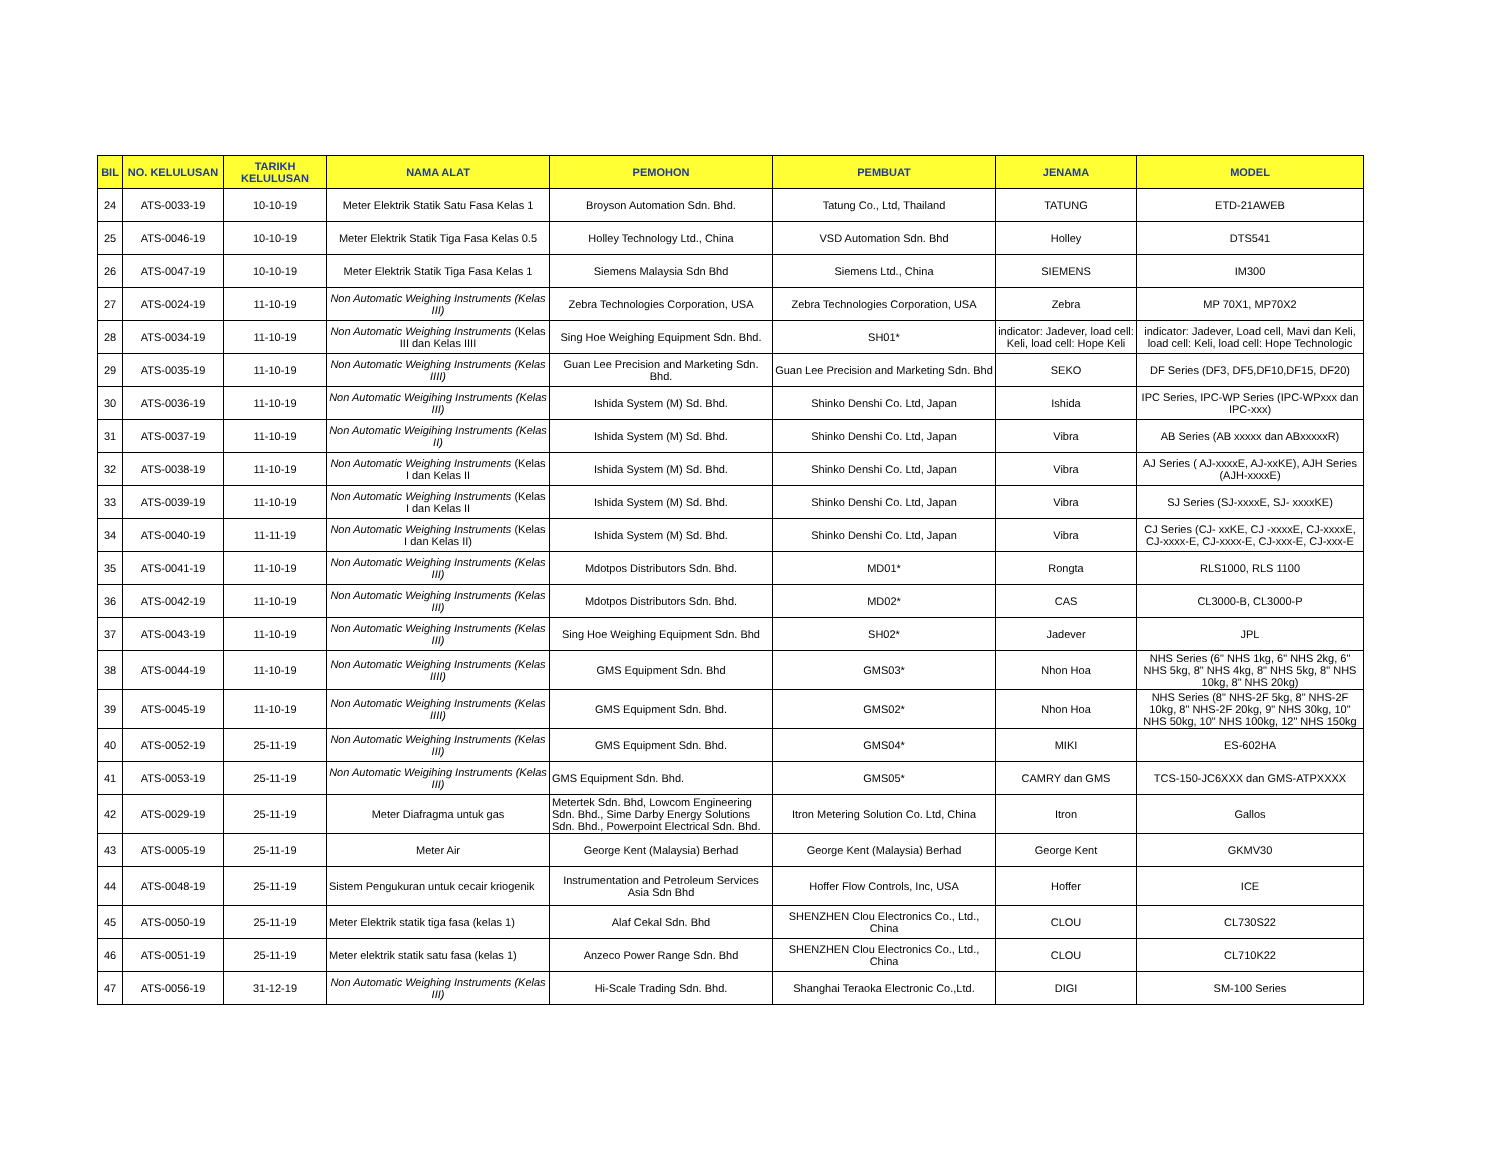| BIL | NO. KELULUSAN | TARIKH KELULUSAN | NAMA ALAT | PEMOHON | PEMBUAT | JENAMA | MODEL |
| --- | --- | --- | --- | --- | --- | --- | --- |
| 24 | ATS-0033-19 | 10-10-19 | Meter Elektrik Statik Satu Fasa Kelas 1 | Broyson Automation Sdn. Bhd. | Tatung Co., Ltd, Thailand | TATUNG | ETD-21AWEB |
| 25 | ATS-0046-19 | 10-10-19 | Meter Elektrik Statik Tiga Fasa Kelas 0.5 | Holley Technology Ltd., China | VSD Automation Sdn. Bhd | Holley | DTS541 |
| 26 | ATS-0047-19 | 10-10-19 | Meter Elektrik Statik Tiga Fasa Kelas 1 | Siemens Malaysia Sdn Bhd | Siemens Ltd., China | SIEMENS | IM300 |
| 27 | ATS-0024-19 | 11-10-19 | Non Automatic Weighing Instruments (Kelas III) | Zebra Technologies Corporation, USA | Zebra Technologies Corporation, USA | Zebra | MP 70X1, MP70X2 |
| 28 | ATS-0034-19 | 11-10-19 | Non Automatic Weighing Instruments (Kelas III dan Kelas IIII | Sing Hoe Weighing Equipment Sdn. Bhd. | SH01* | indicator: Jadever, load cell: Keli, load cell: Hope Keli | indicator: Jadever, Load cell, Mavi dan Keli, load cell: Keli, load cell: Hope Technologic |
| 29 | ATS-0035-19 | 11-10-19 | Non Automatic Weighing Instruments (Kelas IIII) | Guan Lee Precision and Marketing Sdn. Bhd. | Guan Lee Precision and Marketing Sdn. Bhd | SEKO | DF Series (DF3, DF5,DF10,DF15, DF20) |
| 30 | ATS-0036-19 | 11-10-19 | Non Automatic Weigihing Instruments (Kelas III) | Ishida System (M) Sd. Bhd. | Shinko Denshi Co. Ltd, Japan | Ishida | IPC Series, IPC-WP Series (IPC-WPxxx dan IPC-xxx) |
| 31 | ATS-0037-19 | 11-10-19 | Non Automatic Weigihing Instruments (Kelas II) | Ishida System (M) Sd. Bhd. | Shinko Denshi Co. Ltd, Japan | Vibra | AB Series (AB xxxxx dan ABxxxxxR) |
| 32 | ATS-0038-19 | 11-10-19 | Non Automatic Weighing Instruments (Kelas I dan Kelas II | Ishida System (M) Sd. Bhd. | Shinko Denshi Co. Ltd, Japan | Vibra | AJ Series ( AJ-xxxxE, AJ-xxKE), AJH Series (AJH-xxxxE) |
| 33 | ATS-0039-19 | 11-10-19 | Non Automatic Weighing Instruments (Kelas I dan Kelas II | Ishida System (M) Sd. Bhd. | Shinko Denshi Co. Ltd, Japan | Vibra | SJ Series (SJ-xxxxE, SJ- xxxxKE) |
| 34 | ATS-0040-19 | 11-11-19 | Non Automatic Weighing Instruments (Kelas I dan Kelas II) | Ishida System (M) Sd. Bhd. | Shinko Denshi Co. Ltd, Japan | Vibra | CJ Series (CJ- xxKE, CJ -xxxxE, CJ-xxxxE, CJ-xxxx-E, CJ-xxxx-E, CJ-xxx-E, CJ-xxx-E |
| 35 | ATS-0041-19 | 11-10-19 | Non Automatic Weighing Instruments (Kelas III) | Mdotpos Distributors Sdn. Bhd. | MD01* | Rongta | RLS1000, RLS 1100 |
| 36 | ATS-0042-19 | 11-10-19 | Non Automatic Weighing Instruments (Kelas III) | Mdotpos Distributors Sdn. Bhd. | MD02* | CAS | CL3000-B, CL3000-P |
| 37 | ATS-0043-19 | 11-10-19 | Non Automatic Weighing Instruments (Kelas III) | Sing Hoe Weighing Equipment Sdn. Bhd | SH02* | Jadever | JPL |
| 38 | ATS-0044-19 | 11-10-19 | Non Automatic Weighing Instruments (Kelas IIII) | GMS Equipment Sdn. Bhd | GMS03* | Nhon Hoa | NHS Series (6" NHS 1kg, 6" NHS 2kg, 6" NHS 5kg, 8" NHS 4kg, 8" NHS 5kg, 8" NHS 10kg, 8" NHS 20kg) |
| 39 | ATS-0045-19 | 11-10-19 | Non Automatic Weighing Instruments (Kelas IIII) | GMS Equipment Sdn. Bhd. | GMS02* | Nhon Hoa | NHS Series (8" NHS-2F 5kg, 8" NHS-2F 10kg, 8" NHS-2F 20kg, 9" NHS 30kg, 10" NHS 50kg, 10" NHS 100kg, 12" NHS 150kg |
| 40 | ATS-0052-19 | 25-11-19 | Non Automatic Weighing Instruments (Kelas III) | GMS Equipment Sdn. Bhd. | GMS04* | MIKI | ES-602HA |
| 41 | ATS-0053-19 | 25-11-19 | Non Automatic Weigihing Instruments (Kelas III) | GMS Equipment Sdn. Bhd. | GMS05* | CAMRY dan GMS | TCS-150-JC6XXX dan GMS-ATPXXXX |
| 42 | ATS-0029-19 | 25-11-19 | Meter Diafragma untuk gas | Metertek Sdn. Bhd, Lowcom Engineering Sdn. Bhd., Sime Darby Energy Solutions Sdn. Bhd., Powerpoint Electrical Sdn. Bhd. | Itron Metering Solution Co. Ltd, China | Itron | Gallos |
| 43 | ATS-0005-19 | 25-11-19 | Meter Air | George Kent (Malaysia) Berhad | George Kent (Malaysia) Berhad | George Kent | GKMV30 |
| 44 | ATS-0048-19 | 25-11-19 | Sistem Pengukuran untuk cecair kriogenik | Instrumentation and Petroleum Services Asia Sdn Bhd | Hoffer Flow Controls, Inc, USA | Hoffer | ICE |
| 45 | ATS-0050-19 | 25-11-19 | Meter Elektrik statik tiga fasa (kelas 1) | Alaf Cekal Sdn. Bhd | SHENZHEN Clou Electronics Co., Ltd., China | CLOU | CL730S22 |
| 46 | ATS-0051-19 | 25-11-19 | Meter elektrik statik satu fasa (kelas 1) | Anzeco Power Range Sdn. Bhd | SHENZHEN Clou Electronics Co., Ltd., China | CLOU | CL710K22 |
| 47 | ATS-0056-19 | 31-12-19 | Non Automatic Weighing Instruments (Kelas III) | Hi-Scale Trading Sdn. Bhd. | Shanghai Teraoka Electronic Co.,Ltd. | DIGI | SM-100 Series |